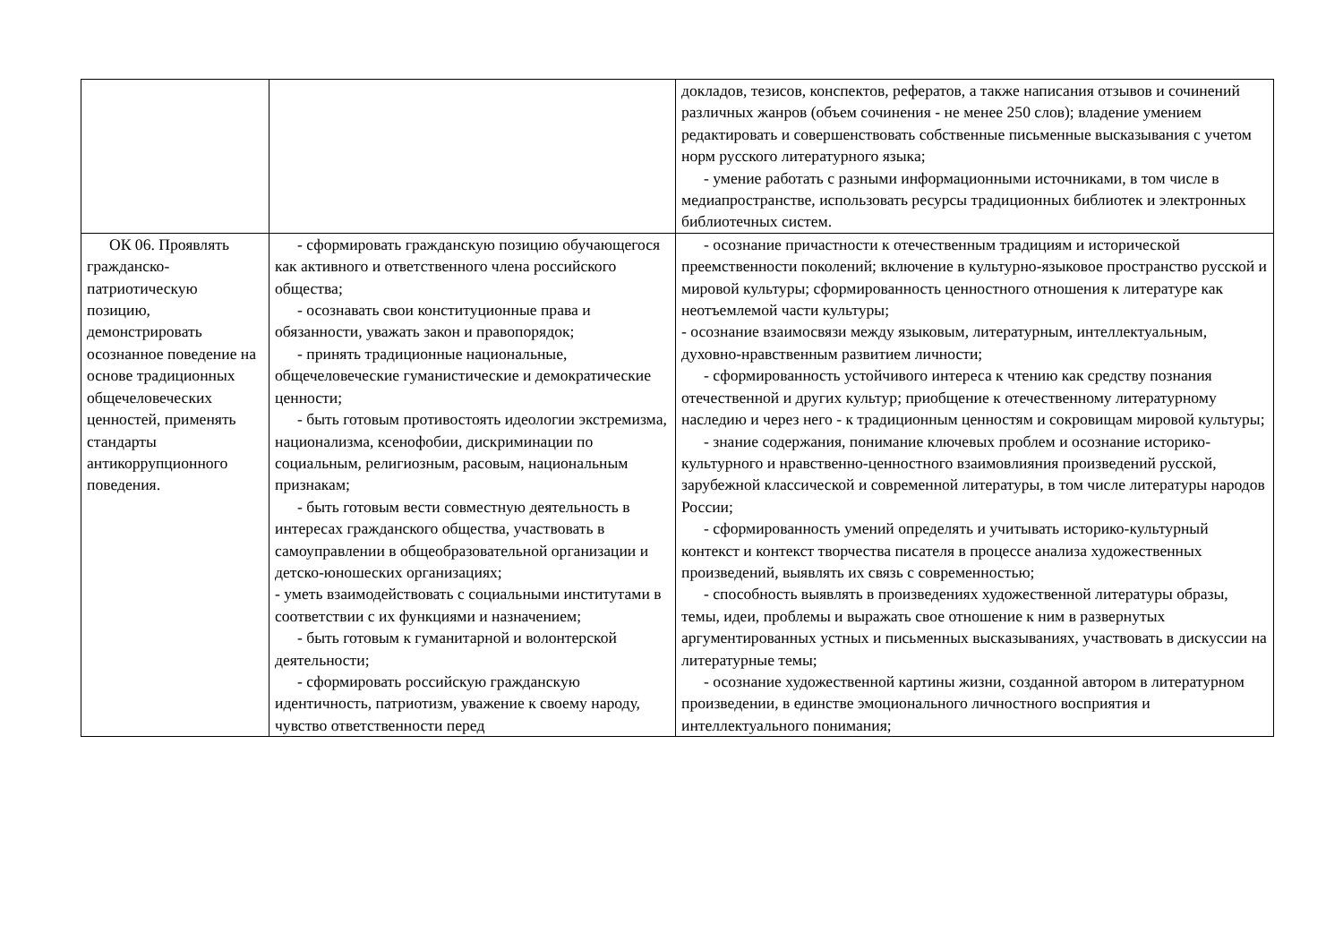| | | докладов, тезисов, конспектов, рефератов, а также написания отзывов и сочинений различных жанров (объем сочинения - не менее 250 слов); владение умением редактировать и совершенствовать собственные письменные высказывания с учетом норм русского литературного языка; - умение работать с разными информационными источниками, в том числе в медиапространстве, использовать ресурсы традиционных библиотек и электронных библиотечных систем. |
| ОК 06. Проявлять гражданско-патриотическую позицию, демонстрировать осознанное поведение на основе традиционных общечеловеческих ценностей, применять стандарты антикоррупционного поведения. | - сформировать гражданскую позицию обучающегося как активного и ответственного члена российского общества; - осознавать свои конституционные права и обязанности, уважать закон и правопорядок; - принять традиционные национальные, общечеловеческие гуманистические и демократические ценности; - быть готовым противостоять идеологии экстремизма, национализма, ксенофобии, дискриминации по социальным, религиозным, расовым, национальным признакам; - быть готовым вести совместную деятельность в интересах гражданского общества, участвовать в самоуправлении в общеобразовательной организации и детско-юношеских организациях; - уметь взаимодействовать с социальными институтами в соответствии с их функциями и назначением; - быть готовым к гуманитарной и волонтерской деятельности; - сформировать российскую гражданскую идентичность, патриотизм, уважение к своему народу, чувство ответственности перед | - осознание причастности к отечественным традициям и исторической преемственности поколений; включение в культурно-языковое пространство русской и мировой культуры; сформированность ценностного отношения к литературе как неотъемлемой части культуры; - осознание взаимосвязи между языковым, литературным, интеллектуальным, духовно-нравственным развитием личности; - сформированность устойчивого интереса к чтению как средству познания отечественной и других культур; приобщение к отечественному литературному наследию и через него - к традиционным ценностям и сокровищам мировой культуры; - знание содержания, понимание ключевых проблем и осознание историко-культурного и нравственно-ценностного взаимовлияния произведений русской, зарубежной классической и современной литературы, в том числе литературы народов России; - сформированность умений определять и учитывать историко-культурный контекст и контекст творчества писателя в процессе анализа художественных произведений, выявлять их связь с современностью; - способность выявлять в произведениях художественной литературы образы, темы, идеи, проблемы и выражать свое отношение к ним в развернутых аргументированных устных и письменных высказываниях, участвовать в дискуссии на литературные темы; - осознание художественной картины жизни, созданной автором в литературном произведении, в единстве эмоционального личностного восприятия и интеллектуального понимания; |